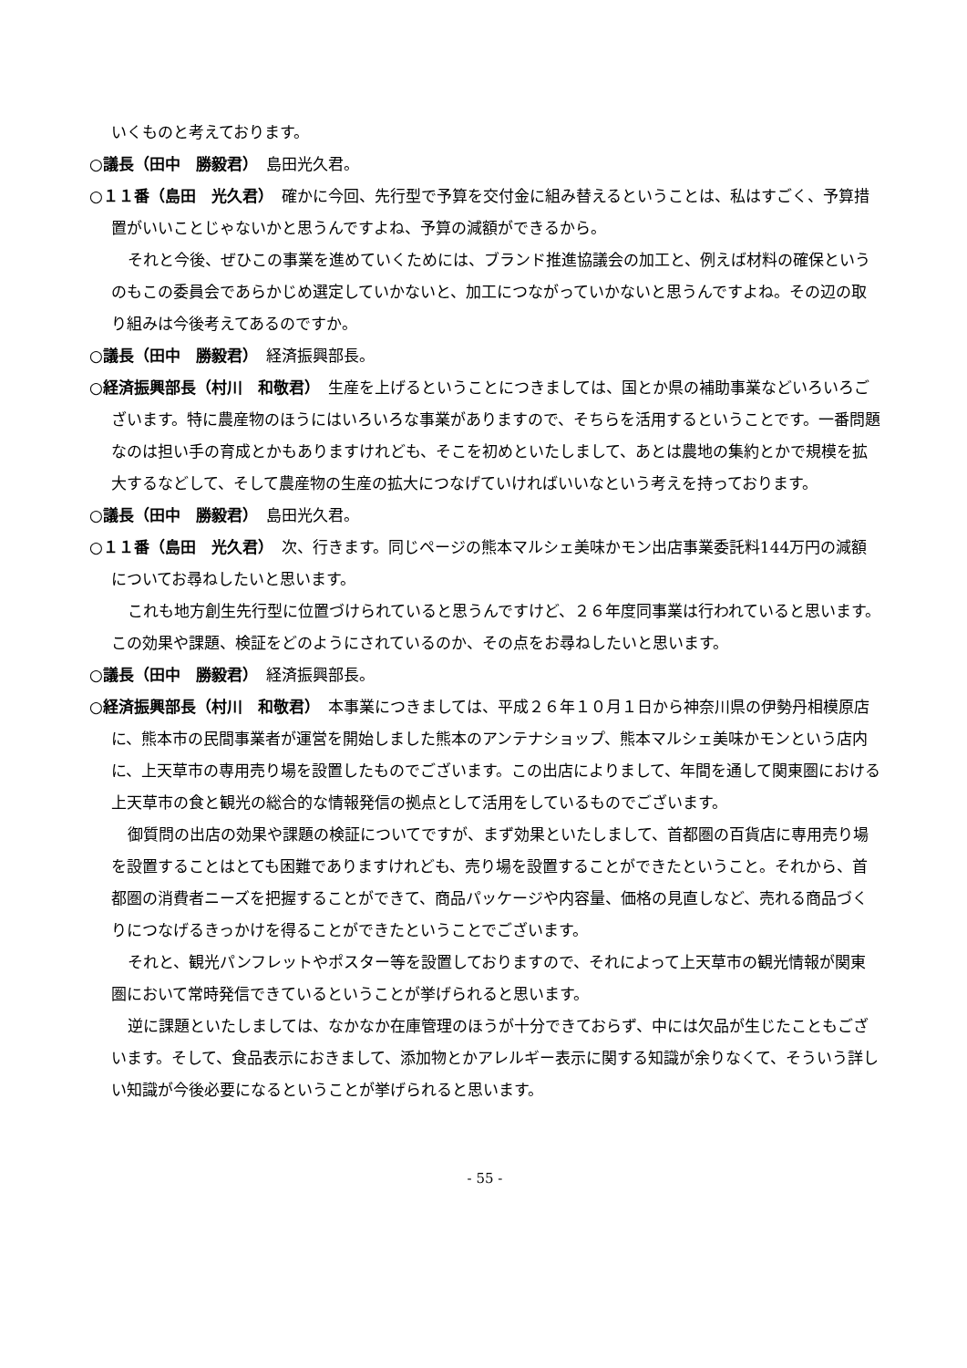いくものと考えております。
○議長（田中　勝毅君）　島田光久君。
○１１番（島田　光久君）　確かに今回、先行型で予算を交付金に組み替えるということは、私はすごく、予算措置がいいことじゃないかと思うんですよね、予算の減額ができるから。
それと今後、ぜひこの事業を進めていくためには、ブランド推進協議会の加工と、例えば材料の確保というのもこの委員会であらかじめ選定していかないと、加工につながっていかないと思うんですよね。その辺の取り組みは今後考えてあるのですか。
○議長（田中　勝毅君）　経済振興部長。
○経済振興部長（村川　和敬君）　生産を上げるということにつきましては、国とか県の補助事業などいろいろございます。特に農産物のほうにはいろいろな事業がありますので、そちらを活用するということです。一番問題なのは担い手の育成とかもありますけれども、そこを初めといたしまして、あとは農地の集約とかで規模を拡大するなどして、そして農産物の生産の拡大につなげていければいいなという考えを持っております。
○議長（田中　勝毅君）　島田光久君。
○１１番（島田　光久君）　次、行きます。同じページの熊本マルシェ美味かモン出店事業委託料144万円の減額についてお尋ねしたいと思います。
これも地方創生先行型に位置づけられていると思うんですけど、２６年度同事業は行われていると思います。この効果や課題、検証をどのようにされているのか、その点をお尋ねしたいと思います。
○議長（田中　勝毅君）　経済振興部長。
○経済振興部長（村川　和敬君）　本事業につきましては、平成２６年１０月１日から神奈川県の伊勢丹相模原店に、熊本市の民間事業者が運営を開始しました熊本のアンテナショップ、熊本マルシェ美味かモンという店内に、上天草市の専用売り場を設置したものでございます。この出店によりまして、年間を通して関東圏における上天草市の食と観光の総合的な情報発信の拠点として活用をしているものでございます。
御質問の出店の効果や課題の検証についてですが、まず効果といたしまして、首都圏の百貨店に専用売り場を設置することはとても困難でありますけれども、売り場を設置することができたということ。それから、首都圏の消費者ニーズを把握することができて、商品パッケージや内容量、価格の見直しなど、売れる商品づくりにつなげるきっかけを得ることができたということでございます。
それと、観光パンフレットやポスター等を設置しておりますので、それによって上天草市の観光情報が関東圏において常時発信できているということが挙げられると思います。
逆に課題といたしましては、なかなか在庫管理のほうが十分できておらず、中には欠品が生じたこともございます。そして、食品表示におきまして、添加物とかアレルギー表示に関する知識が余りなくて、そういう詳しい知識が今後必要になるということが挙げられると思います。
- 55 -